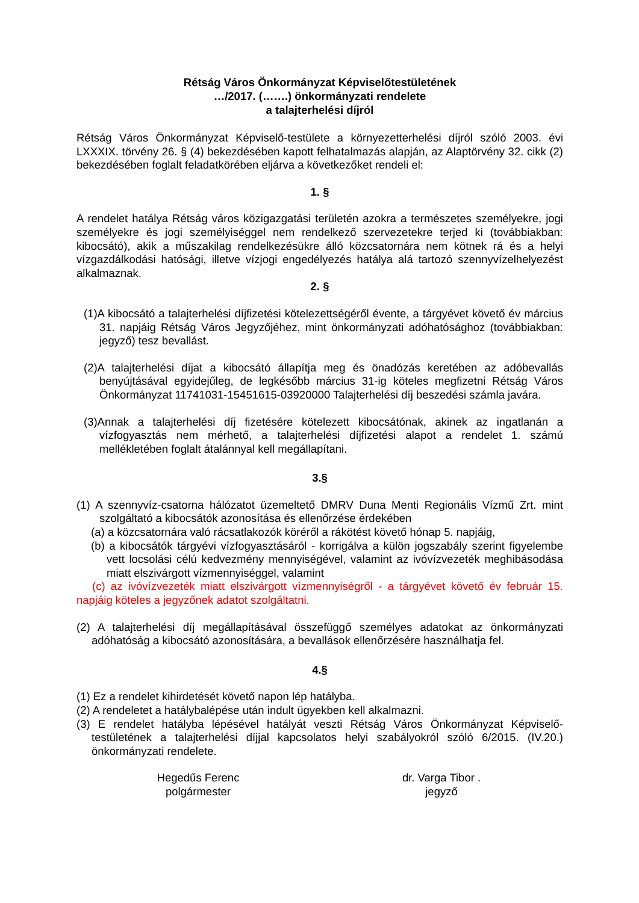Rétság Város Önkormányzat Képviselőtestületének
…/2017. (…….) önkormányzati rendelete
a talajterhelési díjról
Rétság Város Önkormányzat Képviselő-testülete a környezetterhelési díjról szóló 2003. évi LXXXIX. törvény 26. § (4) bekezdésében kapott felhatalmazás alapján, az Alaptörvény 32. cikk (2) bekezdésében foglalt feladatkörében eljárva a következőket rendeli el:
1. §
A rendelet hatálya Rétság város közigazgatási területén azokra a természetes személyekre, jogi személyekre és jogi személyiséggel nem rendelkező szervezetekre terjed ki (továbbiakban: kibocsátó), akik a műszakilag rendelkezésükre álló közcsatornára nem kötnek rá és a helyi vízgazdálkodási hatósági, illetve vízjogi engedélyezés hatálya alá tartozó szennyvízelhelyezést alkalmaznak.
2. §
(1)A kibocsátó a talajterhelési díjfizetési kötelezettségéről évente, a tárgyévet követő év március 31. napjáig Rétság Város Jegyzőjéhez, mint önkormányzati adóhatósághoz (továbbiakban: jegyző) tesz bevallást.
(2)A talajterhelési díjat a kibocsátó állapítja meg és önadózás keretében az adóbevallás benyújtásával egyidejűleg, de legkésőbb március 31-ig köteles megfizetni Rétság Város Önkormányzat 11741031-15451615-03920000 Talajterhelési díj beszedési számla javára.
(3)Annak a talajterhelési díj fizetésére kötelezett kibocsátónak, akinek az ingatlanán a vízfogyasztás nem mérhető, a talajterhelési díjfizetési alapot a rendelet 1. számú mellékletében foglalt átalánnyal kell megállapítani.
3.§
(1) A szennyvíz-csatorna hálózatot üzemeltető DMRV Duna Menti Regionális Vízmű Zrt. mint szolgáltató a kibocsátók azonosítása és ellenőrzése érdekében
(a) a közcsatornára való rácsatlakozók köréről a rákötést követő hónap 5. napjáig,
(b) a kibocsátók tárgyévi vízfogyasztásáról - korrigálva a külön jogszabály szerint figyelembe vett locsolási célú kedvezmény mennyiségével, valamint az ivóvízvezeték meghibásodása miatt elszivárgott vízmennyiséggel, valamint
(c) az ivóvízvezeték miatt elszivárgott vízmennyiségről - a tárgyévet követő év február 15. napjáig köteles a jegyzőnek adatot szolgáltatni.
(2) A talajterhelési díj megállapításával összefüggő személyes adatokat az önkormányzati adóhatóság a kibocsátó azonosítására, a bevallások ellenőrzésére használhatja fel.
4.§
(1) Ez a rendelet kihirdetését követő napon lép hatályba.
(2) A rendeletet a hatálybalépése után indult ügyekben kell alkalmazni.
(3) E rendelet hatályba lépésével hatályát veszti Rétság Város Önkormányzat Képviselő-testületének a talajterhelési díjjal kapcsolatos helyi szabályokról szóló 6/2015. (IV.20.) önkormányzati rendelete.
Hegedűs Ferenc
polgármester
dr. Varga Tibor .
jegyző